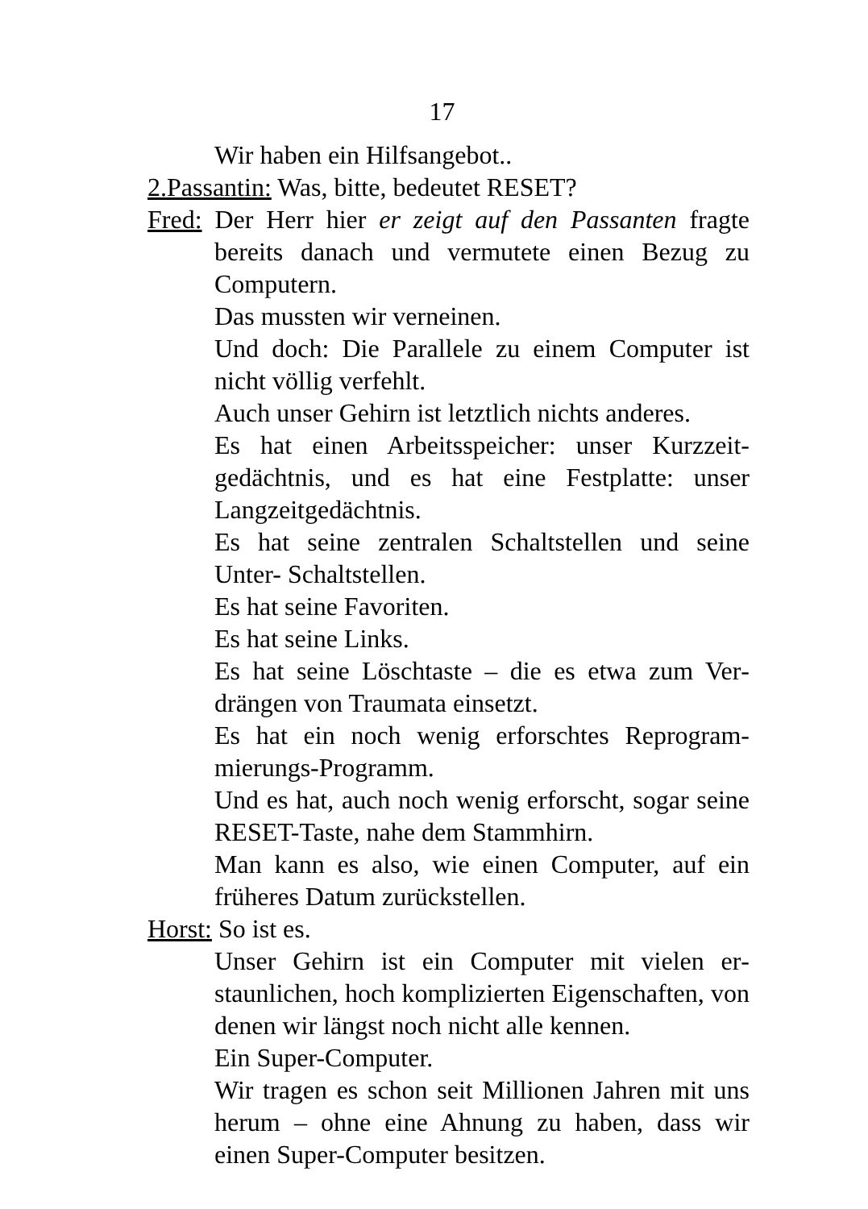17
Wir haben ein Hilfsangebot..
2.Passantin: Was, bitte, bedeutet RESET?
Fred: Der Herr hier er zeigt auf den Passanten fragte bereits danach und vermutete einen Bezug zu Computern.
Das mussten wir verneinen.
Und doch: Die Parallele zu einem Computer ist nicht völlig verfehlt.
Auch unser Gehirn ist letztlich nichts anderes.
Es hat einen Arbeitsspeicher: unser Kurzzeit­gedächtnis, und es hat eine Festplatte: unser Langzeitgedächtnis.
Es hat seine zentralen Schaltstellen und seine Unter- Schaltstellen.
Es hat seine Favoriten.
Es hat seine Links.
Es hat seine Löschtaste – die es etwa zum Ver­drängen von Traumata einsetzt.
Es hat ein noch wenig erforschtes Reprogram­mierungs-Programm.
Und es hat, auch noch wenig erforscht, sogar seine RESET-Taste, nahe dem Stammhirn.
Man kann es also, wie einen Computer, auf ein früheres Datum zurückstellen.
Horst: So ist es.
Unser Gehirn ist ein Computer mit vielen er­staunlichen, hoch komplizierten Eigenschaften, von denen wir längst noch nicht alle kennen.
Ein Super-Computer.
Wir tragen es schon seit Millionen Jahren mit uns herum – ohne eine Ahnung zu haben, dass wir einen Super-Computer besitzen.